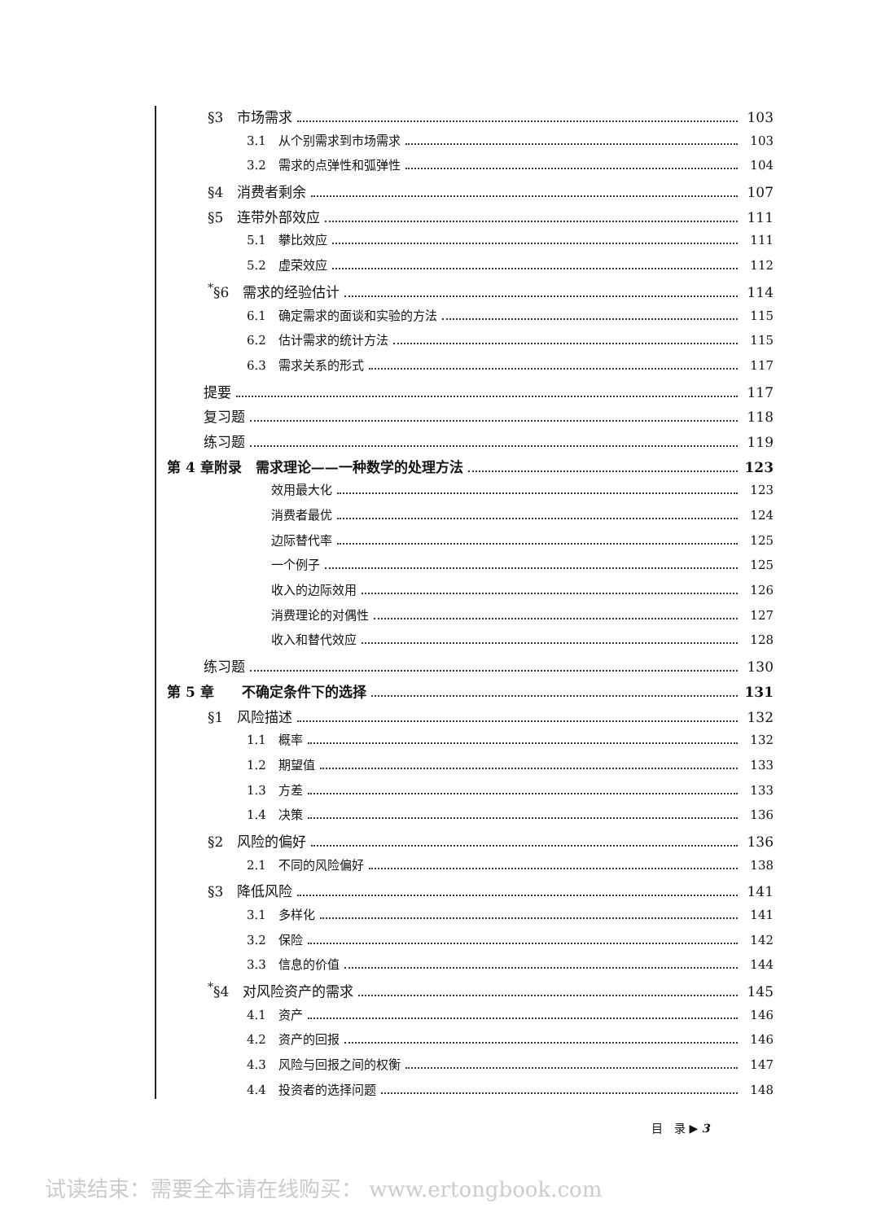§3　市场需求 103
3.1　从个别需求到市场需求 103
3.2　需求的点弹性和弧弹性 104
§4　消费者剩余 107
§5　连带外部效应 111
5.1　攀比效应 111
5.2　虚荣效应 112
<sup>*</sup> §6　需求的经验估计 114
6.1　确定需求的面谈和实验的方法 115
6.2　估计需求的统计方法 115
6.3　需求关系的形式 117
提要 117
复习题 118
练习题 119
第 4 章附录　需求理论——一种数学的处理方法 123
效用最大化 123
消费者最优 124
边际替代率 125
一个例子 125
收入的边际效用 126
消费理论的对偶性 127
收入和替代效应 128
练习题 130
第 5 章　　不确定条件下的选择 131
§1　风险描述 132
1.1　概率 132
1.2　期望值 133
1.3　方差 133
1.4　决策 136
§2　风险的偏好 136
2.1　不同的风险偏好 138
§3　降低风险 141
3.1　多样化 141
3.2　保险 142
3.3　信息的价值 144
<sup>*</sup> §4　对风险资产的需求 145
4.1　资产 146
4.2　资产的回报 146
4.3　风险与回报之间的权衡 147
4.4　投资者的选择问题 148
目　录 ▶ 3
试读结束：需要全本请在线购买： www.ertongbook.com